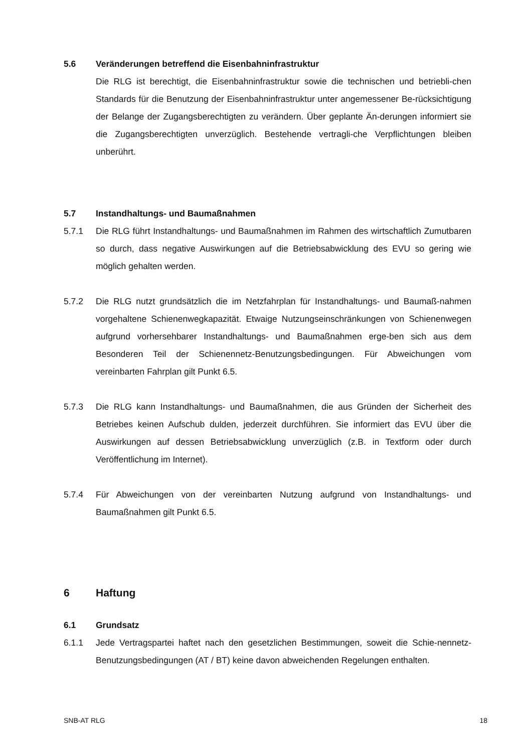5.6 Veränderungen betreffend die Eisenbahninfrastruktur
Die RLG ist berechtigt, die Eisenbahninfrastruktur sowie die technischen und betriebli-chen Standards für die Benutzung der Eisenbahninfrastruktur unter angemessener Be-rücksichtigung der Belange der Zugangsberechtigten zu verändern. Über geplante Än-derungen informiert sie die Zugangsberechtigten unverzüglich. Bestehende vertragli-che Verpflichtungen bleiben unberührt.
5.7 Instandhaltungs- und Baumaßnahmen
5.7.1 Die RLG führt Instandhaltungs- und Baumaßnahmen im Rahmen des wirtschaftlich Zumutbaren so durch, dass negative Auswirkungen auf die Betriebsabwicklung des EVU so gering wie möglich gehalten werden.
5.7.2 Die RLG nutzt grundsätzlich die im Netzfahrplan für Instandhaltungs- und Baumaß-nahmen vorgehaltene Schienenwegkapazität. Etwaige Nutzungseinschränkungen von Schienenwegen aufgrund vorhersehbarer Instandhaltungs- und Baumaßnahmen erge-ben sich aus dem Besonderen Teil der Schienennetz-Benutzungsbedingungen. Für Abweichungen vom vereinbarten Fahrplan gilt Punkt 6.5.
5.7.3 Die RLG kann Instandhaltungs- und Baumaßnahmen, die aus Gründen der Sicherheit des Betriebes keinen Aufschub dulden, jederzeit durchführen. Sie informiert das EVU über die Auswirkungen auf dessen Betriebsabwicklung unverzüglich (z.B. in Textform oder durch Veröffentlichung im Internet).
5.7.4 Für Abweichungen von der vereinbarten Nutzung aufgrund von Instandhaltungs- und Baumaßnahmen gilt Punkt 6.5.
6 Haftung
6.1 Grundsatz
6.1.1 Jede Vertragspartei haftet nach den gesetzlichen Bestimmungen, soweit die Schie-nennetz-Benutzungsbedingungen (AT / BT) keine davon abweichenden Regelungen enthalten.
SNB-AT RLG 18